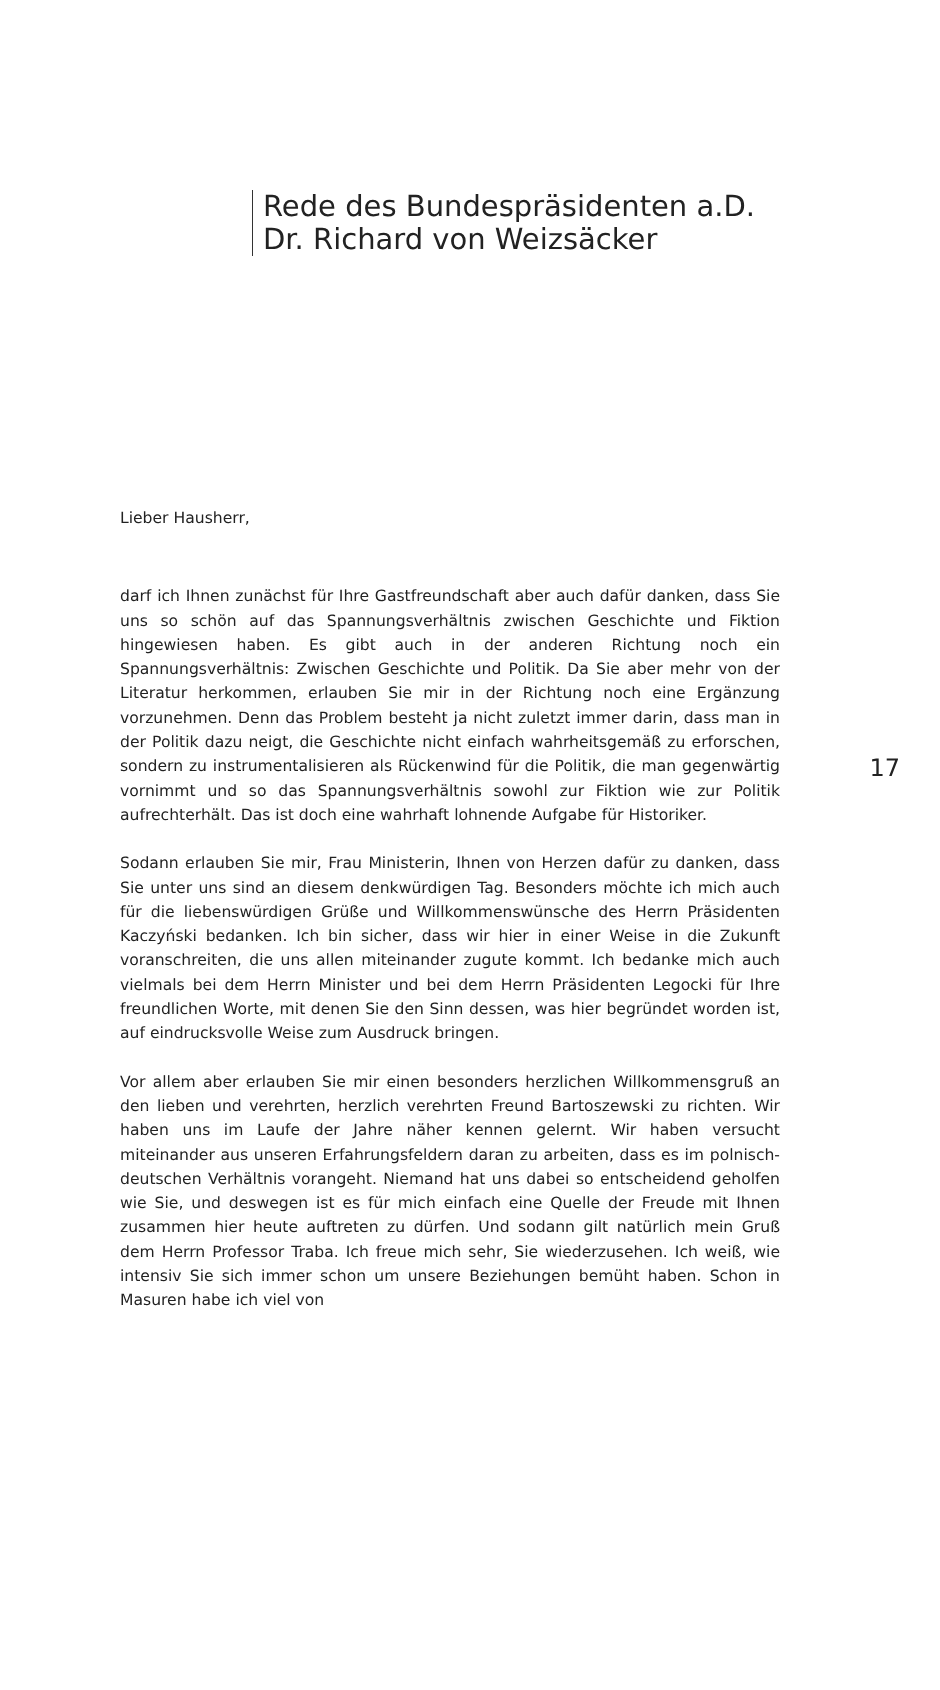Rede des Bundespräsidenten a.D.
Dr. Richard von Weizsäcker
Lieber Hausherr,
darf ich Ihnen zunächst für Ihre Gastfreundschaft aber auch dafür danken, dass Sie uns so schön auf das Spannungsverhältnis zwischen Geschichte und Fiktion hingewiesen haben. Es gibt auch in der anderen Richtung noch ein Spannungsverhältnis: Zwischen Geschichte und Politik. Da Sie aber mehr von der Literatur herkommen, erlauben Sie mir in der Richtung noch eine Ergänzung vorzunehmen. Denn das Problem besteht ja nicht zuletzt immer darin, dass man in der Politik dazu neigt, die Geschichte nicht einfach wahrheitsgemäß zu erforschen, sondern zu instrumentalisieren als Rückenwind für die Politik, die man gegenwärtig vornimmt und so das Spannungsverhältnis sowohl zur Fiktion wie zur Politik aufrechterhält. Das ist doch eine wahrhaft lohnende Aufgabe für Historiker.
Sodann erlauben Sie mir, Frau Ministerin, Ihnen von Herzen dafür zu danken, dass Sie unter uns sind an diesem denkwürdigen Tag. Besonders möchte ich mich auch für die liebenswürdigen Grüße und Willkommenswünsche des Herrn Präsidenten Kaczyński bedanken. Ich bin sicher, dass wir hier in einer Weise in die Zukunft voranschreiten, die uns allen miteinander zugute kommt. Ich bedanke mich auch vielmals bei dem Herrn Minister und bei dem Herrn Präsidenten Legocki für Ihre freundlichen Worte, mit denen Sie den Sinn dessen, was hier begründet worden ist, auf eindrucksvolle Weise zum Ausdruck bringen.
Vor allem aber erlauben Sie mir einen besonders herzlichen Willkommensgruß an den lieben und verehrten, herzlich verehrten Freund Bartoszewski zu richten. Wir haben uns im Laufe der Jahre näher kennen gelernt. Wir haben versucht miteinander aus unseren Erfahrungsfeldern daran zu arbeiten, dass es im polnisch-deutschen Verhältnis vorangeht. Niemand hat uns dabei so entscheidend geholfen wie Sie, und deswegen ist es für mich einfach eine Quelle der Freude mit Ihnen zusammen hier heute auftreten zu dürfen. Und sodann gilt natürlich mein Gruß dem Herrn Professor Traba. Ich freue mich sehr, Sie wiederzusehen. Ich weiß, wie intensiv Sie sich immer schon um unsere Beziehungen bemüht haben. Schon in Masuren habe ich viel von
17